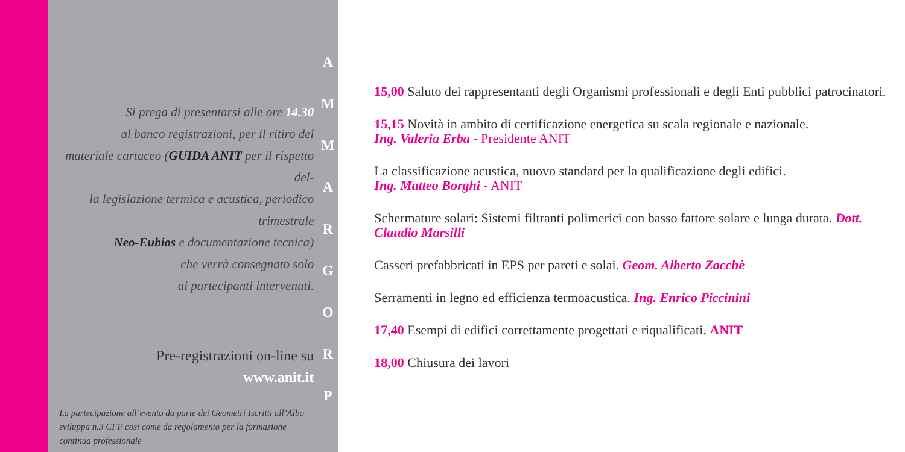Si prega di presentarsi alle ore 14.30
al banco registrazioni, per il ritiro del
materiale cartaceo (GUIDA ANIT per il rispetto del-
la legislazione termica e acustica, periodico trimestrale
Neo-Eubios e documentazione tecnica)
che verrà consegnato solo
ai partecipanti intervenuti.
Pre-registrazioni on-line su
www.anit.it
La partecipazione all’evento da parte dei Geometri Iscritti all’Albo sviluppa n.3 CFP così come da regolamento per la formazione continua professionale
A
M
M
A
R
G
O
R
P
15,00 Saluto dei rappresentanti degli Organismi professionali e degli Enti pubblici patrocinatori.
15,15 Novità in ambito di certificazione energetica su scala regionale e nazionale.
Ing. Valeria Erba - Presidente ANIT
La classificazione acustica, nuovo standard per la qualificazione degli edifici.
Ing. Matteo Borghi - ANIT
Schermature solari: Sistemi filtranti polimerici con basso fattore solare e lunga durata. Dott. Claudio Marsilli
Casseri prefabbricati in EPS per pareti e solai. Geom. Alberto Zacchè
Serramenti in legno ed efficienza termoacustica. Ing. Enrico Piccinini
17,40 Esempi di edifici correttamente progettati e riqualificati. ANIT
18,00 Chiusura dei lavori